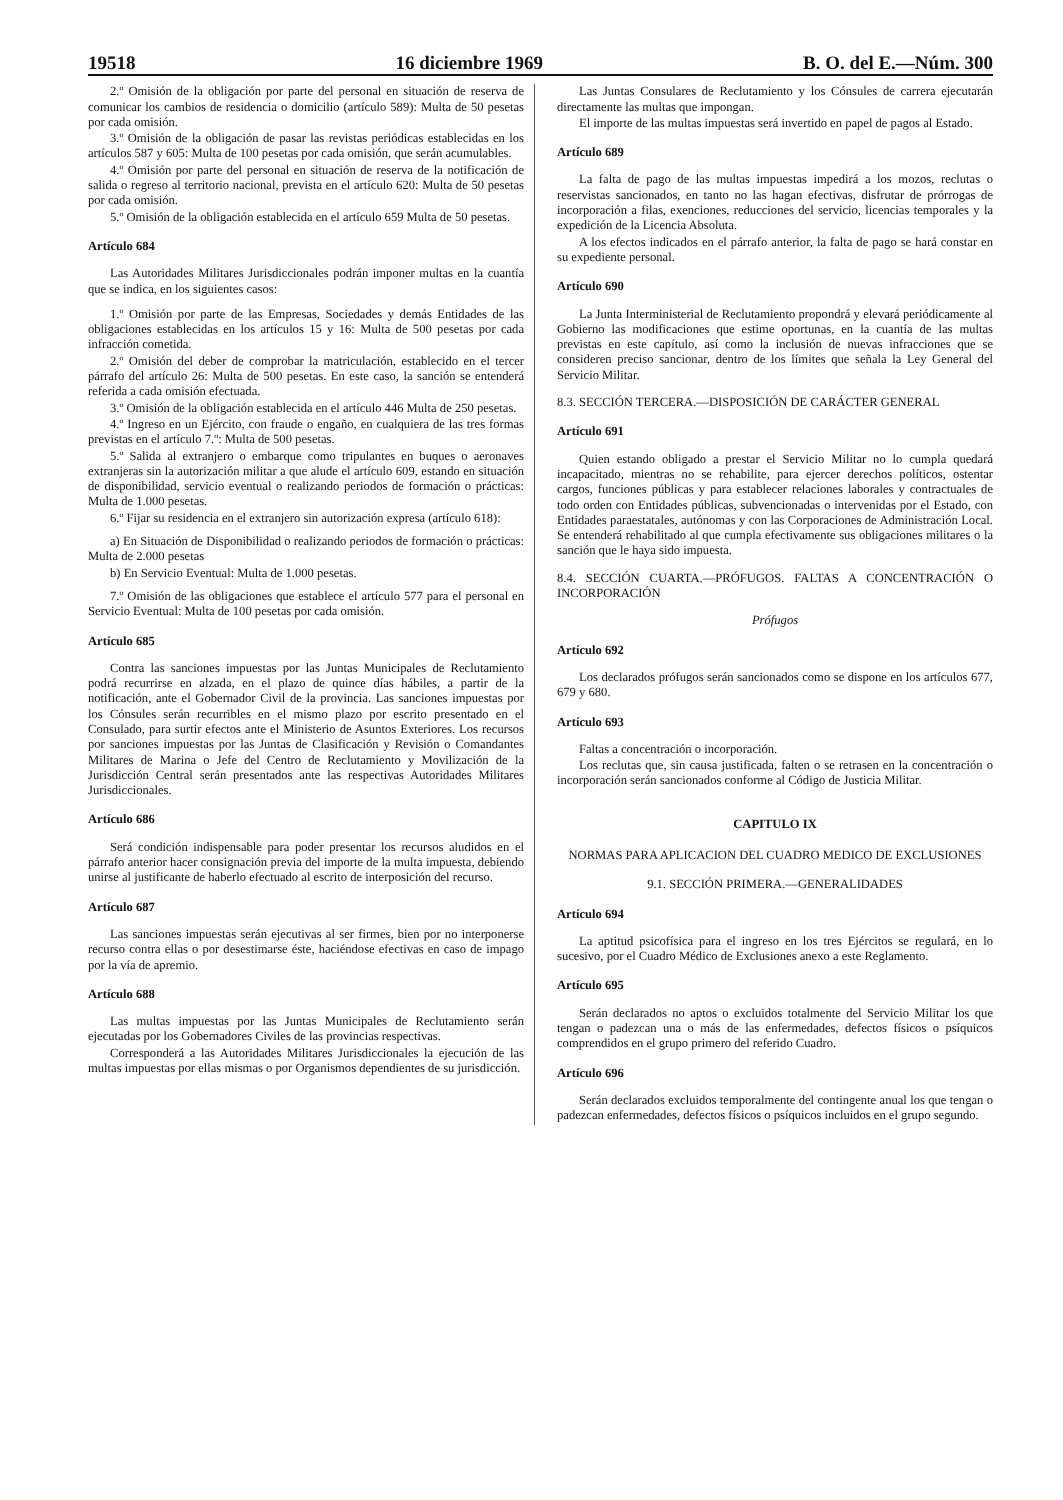19518 16 diciembre 1969 B. O. del E.—Núm. 300
2.º Omisión de la obligación por parte del personal en situación de reserva de comunicar los cambios de residencia o domicilio (artículo 589): Multa de 50 pesetas por cada omisión.
3.º Omisión de la obligación de pasar las revistas periódicas establecidas en los artículos 587 y 605: Multa de 100 pesetas por cada omisión, que serán acumulables.
4.º Omisión por parte del personal en situación de reserva de la notificación de salida o regreso al territorio nacional, prevista en el artículo 620: Multa de 50 pesetas por cada omisión.
5.º Omisión de la obligación establecida en el artículo 659 Multa de 50 pesetas.
Artículo 684
Las Autoridades Militares Jurisdiccionales podrán imponer multas en la cuantía que se indica, en los siguientes casos:
1.º Omisión por parte de las Empresas, Sociedades y demás Entidades de las obligaciones establecidas en los artículos 15 y 16: Multa de 500 pesetas por cada infracción cometida.
2.º Omisión del deber de comprobar la matriculación, establecido en el tercer párrafo del artículo 26: Multa de 500 pesetas. En este caso, la sanción se entenderá referida a cada omisión efectuada.
3.º Omisión de la obligación establecida en el artículo 446 Multa de 250 pesetas.
4.º Ingreso en un Ejército, con fraude o engaño, en cualquiera de las tres formas previstas en el artículo 7.º: Multa de 500 pesetas.
5.º Salida al extranjero o embarque como tripulantes en buques o aeronaves extranjeras sin la autorización militar a que alude el artículo 609, estando en situación de disponibilidad, servicio eventual o realizando periodos de formación o prácticas: Multa de 1.000 pesetas.
6.º Fijar su residencia en el extranjero sin autorización expresa (artículo 618):
a) En Situación de Disponibilidad o realizando periodos de formación o prácticas: Multa de 2.000 pesetas
b) En Servicio Eventual: Multa de 1.000 pesetas.
7.º Omisión de las obligaciones que establece el artículo 577 para el personal en Servicio Eventual: Multa de 100 pesetas por cada omisión.
Artículo 685
Contra las sanciones impuestas por las Juntas Municipales de Reclutamiento podrá recurrirse en alzada, en el plazo de quince días hábiles, a partir de la notificación, ante el Gobernador Civil de la provincia. Las sanciones impuestas por los Cónsules serán recurribles en el mismo plazo por escrito presentado en el Consulado, para surtir efectos ante el Ministerio de Asuntos Exteriores. Los recursos por sanciones impuestas por las Juntas de Clasificación y Revisión o Comandantes Militares de Marina o Jefe del Centro de Reclutamiento y Movilización de la Jurisdicción Central serán presentados ante las respectivas Autoridades Militares Jurisdiccionales.
Artículo 686
Será condición indispensable para poder presentar los recursos aludidos en el párrafo anterior hacer consignación previa del importe de la multa impuesta, debiendo unirse al justificante de haberlo efectuado al escrito de interposición del recurso.
Artículo 687
Las sanciones impuestas serán ejecutivas al ser firmes, bien por no interponerse recurso contra ellas o por desestimarse éste, haciéndose efectivas en caso de impago por la vía de apremio.
Artículo 688
Las multas impuestas por las Juntas Municipales de Reclutamiento serán ejecutadas por los Gobernadores Civiles de las provincias respectivas.
Corresponderá a las Autoridades Militares Jurisdiccionales la ejecución de las multas impuestas por ellas mismas o por Organismos dependientes de su jurisdicción.
Las Juntas Consulares de Reclutamiento y los Cónsules de carrera ejecutarán directamente las multas que impongan.
El importe de las multas impuestas será invertido en papel de pagos al Estado.
Artículo 689
La falta de pago de las multas impuestas impedirá a los mozos, reclutas o reservistas sancionados, en tanto no las hagan efectivas, disfrutar de prórrogas de incorporación a filas, exenciones, reducciones del servicio, licencias temporales y la expedición de la Licencia Absoluta.
A los efectos indicados en el párrafo anterior, la falta de pago se hará constar en su expediente personal.
Artículo 690
La Junta Interministerial de Reclutamiento propondrá y elevará periódicamente al Gobierno las modificaciones que estime oportunas, en la cuantía de las multas previstas en este capítulo, así como la inclusión de nuevas infracciones que se consideren preciso sancionar, dentro de los límites que señala la Ley General del Servicio Militar.
8.3. SECCIÓN TERCERA.—DISPOSICIÓN DE CARÁCTER GENERAL
Artículo 691
Quien estando obligado a prestar el Servicio Militar no lo cumpla quedará incapacitado, mientras no se rehabilite, para ejercer derechos políticos, ostentar cargos, funciones públicas y para establecer relaciones laborales y contractuales de todo orden con Entidades públicas, subvencionadas o intervenidas por el Estado, con Entidades paraestatales, autónomas y con las Corporaciones de Administración Local. Se entenderá rehabilitado al que cumpla efectivamente sus obligaciones militares o la sanción que le haya sido impuesta.
8.4. SECCIÓN CUARTA.—PRÓFUGOS. FALTAS A CONCENTRACIÓN O INCORPORACIÓN
Prófugos
Artículo 692
Los declarados prófugos serán sancionados como se dispone en los artículos 677, 679 y 680.
Artículo 693
Faltas a concentración o incorporación.
Los reclutas que, sin causa justificada, falten o se retrasen en la concentración o incorporación serán sancionados conforme al Código de Justicia Militar.
CAPITULO IX
NORMAS PARA APLICACION DEL CUADRO MEDICO DE EXCLUSIONES
9.1. SECCIÓN PRIMERA.—GENERALIDADES
Artículo 694
La aptitud psicofísica para el ingreso en los tres Ejércitos se regulará, en lo sucesivo, por el Cuadro Médico de Exclusiones anexo a este Reglamento.
Artículo 695
Serán declarados no aptos o excluidos totalmente del Servicio Militar los que tengan o padezcan una o más de las enfermedades, defectos físicos o psíquicos comprendidos en el grupo primero del referido Cuadro.
Artículo 696
Serán declarados excluidos temporalmente del contingente anual los que tengan o padezcan enfermedades, defectos físicos o psíquicos incluidos en el grupo segundo.